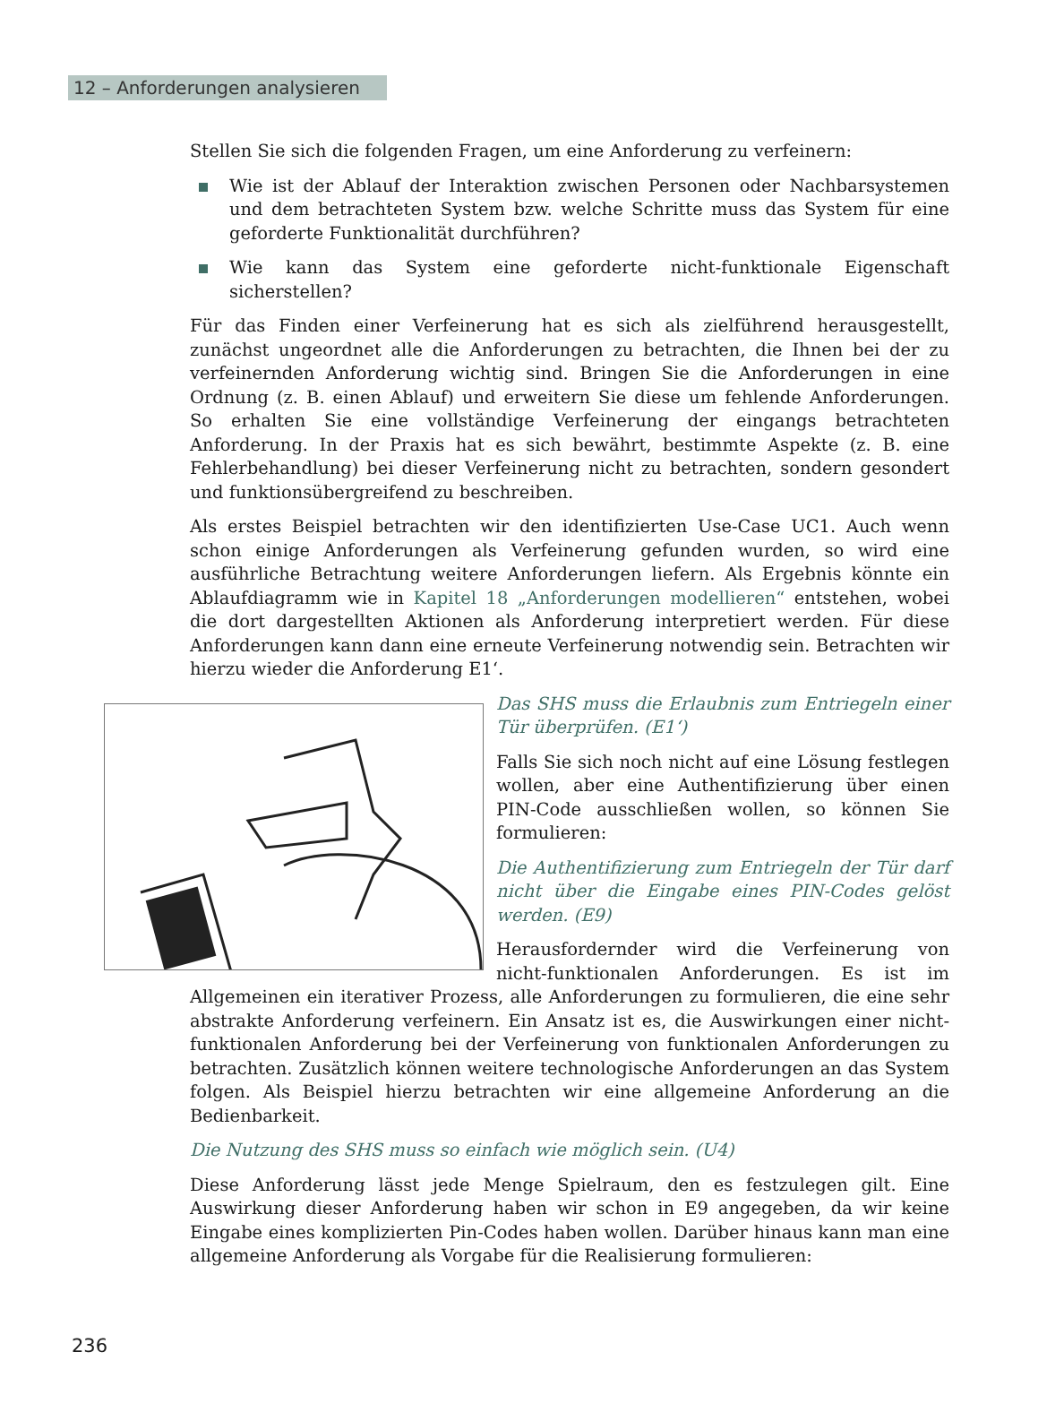12 – Anforderungen analysieren
Stellen Sie sich die folgenden Fragen, um eine Anforderung zu verfeinern:
Wie ist der Ablauf der Interaktion zwischen Personen oder Nachbarsystemen und dem betrachteten System bzw. welche Schritte muss das System für eine geforderte Funktionalität durchführen?
Wie kann das System eine geforderte nicht-funktionale Eigenschaft sicherstellen?
Für das Finden einer Verfeinerung hat es sich als zielführend herausgestellt, zunächst ungeordnet alle die Anforderungen zu betrachten, die Ihnen bei der zu verfeinernden Anforderung wichtig sind. Bringen Sie die Anforderungen in eine Ordnung (z. B. einen Ablauf) und erweitern Sie diese um fehlende Anforderungen. So erhalten Sie eine vollständige Verfeinerung der eingangs betrachteten Anforderung. In der Praxis hat es sich bewährt, bestimmte Aspekte (z. B. eine Fehlerbehandlung) bei dieser Verfeinerung nicht zu betrachten, sondern gesondert und funktionsübergreifend zu beschreiben.
Als erstes Beispiel betrachten wir den identifizierten Use-Case UC1. Auch wenn schon einige Anforderungen als Verfeinerung gefunden wurden, so wird eine ausführliche Betrachtung weitere Anforderungen liefern. Als Ergebnis könnte ein Ablaufdiagramm wie in Kapitel 18 „Anforderungen modellieren“ entstehen, wobei die dort dargestellten Aktionen als Anforderung interpretiert werden. Für diese Anforderungen kann dann eine erneute Verfeinerung notwendig sein. Betrachten wir hierzu wieder die Anforderung E1‘.
Das SHS muss die Erlaubnis zum Entriegeln einer Tür überprüfen. (E1‘)
Falls Sie sich noch nicht auf eine Lösung festlegen wollen, aber eine Authentifizierung über einen PIN-Code ausschließen wollen, so können Sie formulieren:
Die Authentifizierung zum Entriegeln der Tür darf nicht über die Eingabe eines PIN-Codes gelöst werden. (E9)
Herausfordernder wird die Verfeinerung von nicht-funktionalen Anforderungen. Es ist im Allgemeinen ein iterativer Prozess, alle Anforderungen zu formulieren, die eine sehr abstrakte Anforderung verfeinern. Ein Ansatz ist es, die Auswirkungen einer nicht-funktionalen Anforderung bei der Verfeinerung von funktionalen Anforderungen zu betrachten. Zusätzlich können weitere technologische Anforderungen an das System folgen. Als Beispiel hierzu betrachten wir eine allgemeine Anforderung an die Bedienbarkeit.
Die Nutzung des SHS muss so einfach wie möglich sein. (U4)
Diese Anforderung lässt jede Menge Spielraum, den es festzulegen gilt. Eine Auswirkung dieser Anforderung haben wir schon in E9 angegeben, da wir keine Eingabe eines komplizierten Pin-Codes haben wollen. Darüber hinaus kann man eine allgemeine Anforderung als Vorgabe für die Realisierung formulieren:
236